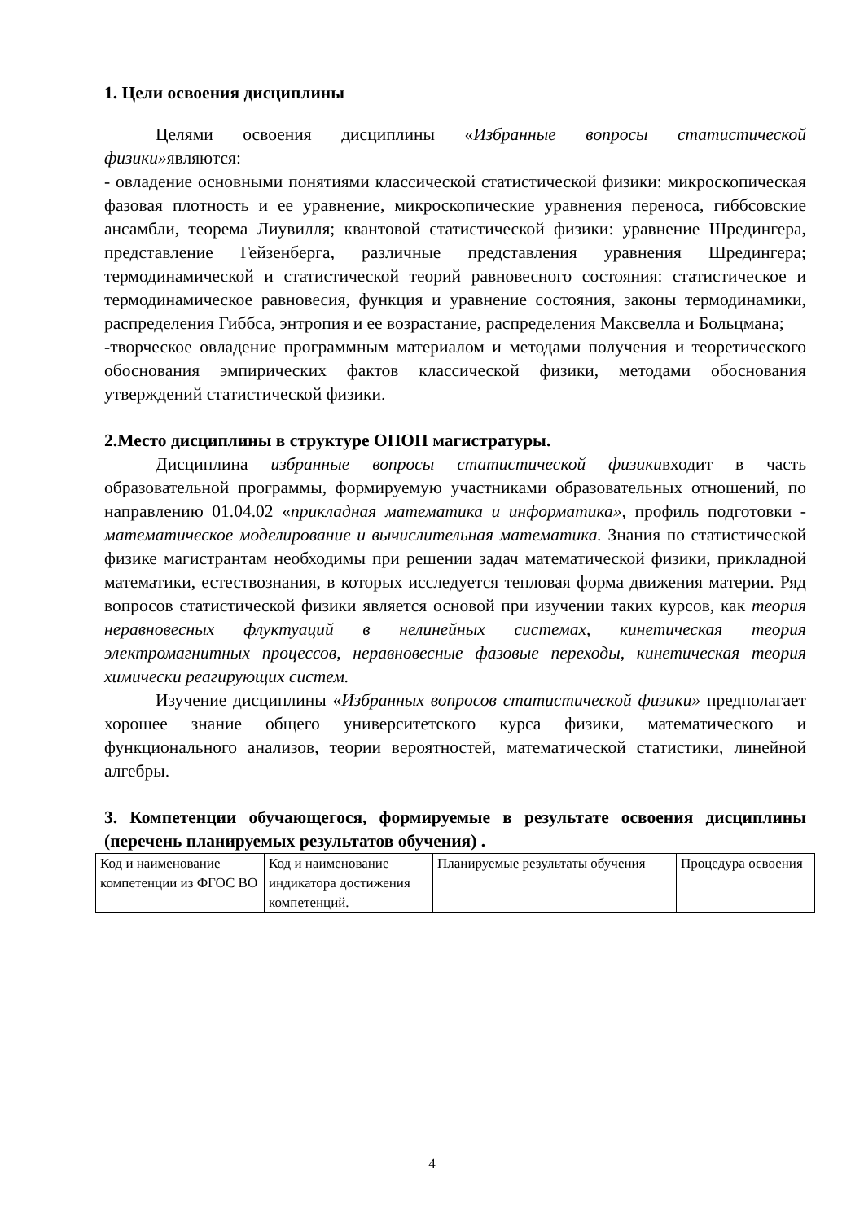1. Цели освоения дисциплины
Целями освоения дисциплины «Избранные вопросы статистической физики»являются:
- овладение основными понятиями классической статистической физики: микроскопическая фазовая плотность и ее уравнение, микроскопические уравнения переноса, гиббсовские ансамбли, теорема Лиувилля; квантовой статистической физики: уравнение Шредингера, представление Гейзенберга, различные представления уравнения Шредингера; термодинамической и статистической теорий равновесного состояния: статистическое и термодинамическое равновесия, функция и уравнение состояния, законы термодинамики, распределения Гиббса, энтропия и ее возрастание, распределения Максвелла и Больцмана;
-творческое овладение программным материалом и методами получения и теоретического обоснования эмпирических фактов классической физики, методами обоснования утверждений статистической физики.
2.Место дисциплины в структуре ОПОП магистратуры.
Дисциплина избранные вопросы статистической физикивходит в часть образовательной программы, формируемую участниками образовательных отношений, по направлению 01.04.02 «прикладная математика и информатика», профиль подготовки - математическое моделирование и вычислительная математика. Знания по статистической физике магистрантам необходимы при решении задач математической физики, прикладной математики, естествознания, в которых исследуется тепловая форма движения материи. Ряд вопросов статистической физики является основой при изучении таких курсов, как теория неравновесных флуктуаций в нелинейных системах, кинетическая теория электромагнитных процессов, неравновесные фазовые переходы, кинетическая теория химически реагирующих систем.
Изучение дисциплины «Избранных вопросов статистической физики» предполагает хорошее знание общего университетского курса физики, математического и функционального анализов, теории вероятностей, математической статистики, линейной алгебры.
3. Компетенции обучающегося, формируемые в результате освоения дисциплины (перечень планируемых результатов обучения) .
| Код и наименование компетенции из ФГОС ВО | Код и наименование индикатора достижения компетенций. | Планируемые результаты обучения | Процедура освоения |
4